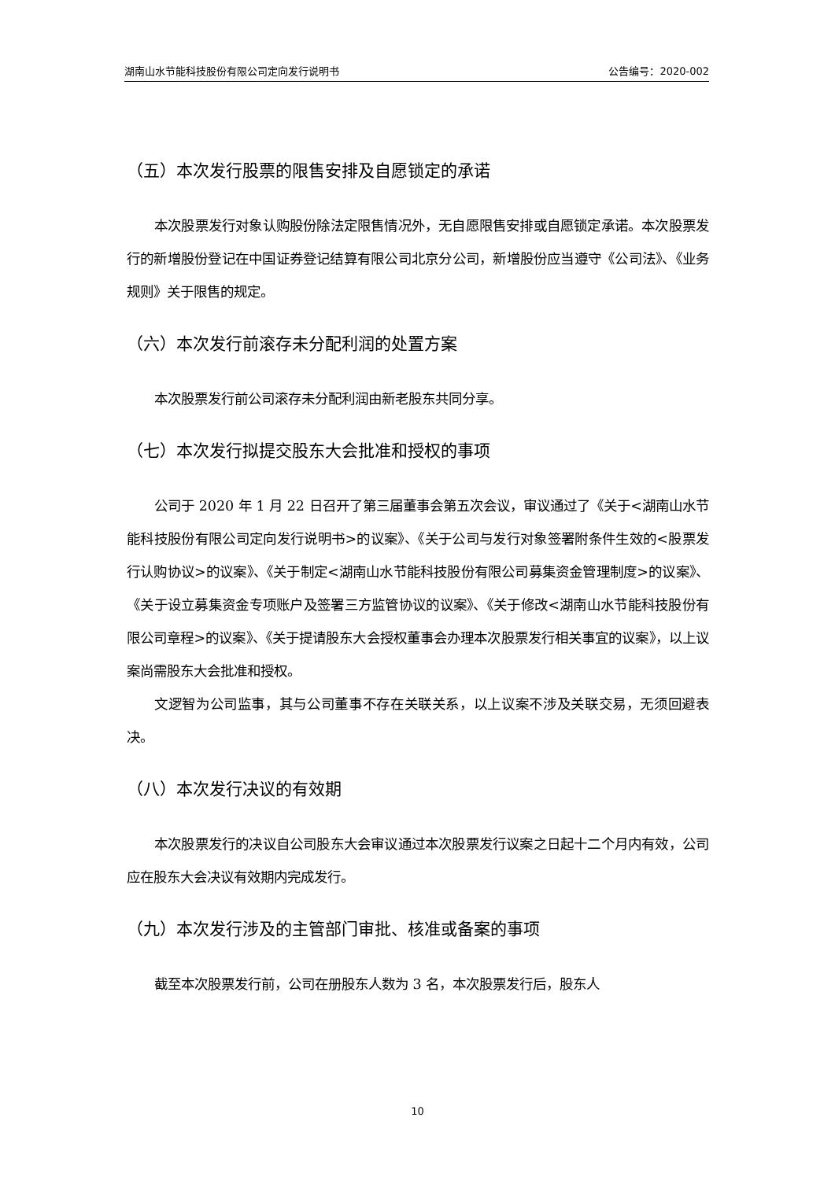湖南山水节能科技股份有限公司定向发行说明书 公告编号：2020-002
（五）本次发行股票的限售安排及自愿锁定的承诺
本次股票发行对象认购股份除法定限售情况外，无自愿限售安排或自愿锁定承诺。本次股票发行的新增股份登记在中国证券登记结算有限公司北京分公司，新增股份应当遵守《公司法》、《业务规则》关于限售的规定。
（六）本次发行前滚存未分配利润的处置方案
本次股票发行前公司滚存未分配利润由新老股东共同分享。
（七）本次发行拟提交股东大会批准和授权的事项
公司于 2020 年 1 月 22 日召开了第三届董事会第五次会议，审议通过了《关于<湖南山水节能科技股份有限公司定向发行说明书>的议案》、《关于公司与发行对象签署附条件生效的<股票发行认购协议>的议案》、《关于制定<湖南山水节能科技股份有限公司募集资金管理制度>的议案》、《关于设立募集资金专项账户及签署三方监管协议的议案》、《关于修改<湖南山水节能科技股份有限公司章程>的议案》、《关于提请股东大会授权董事会办理本次股票发行相关事宜的议案》，以上议案尚需股东大会批准和授权。
文逻智为公司监事，其与公司董事不存在关联关系，以上议案不涉及关联交易，无须回避表决。
（八）本次发行决议的有效期
本次股票发行的决议自公司股东大会审议通过本次股票发行议案之日起十二个月内有效，公司应在股东大会决议有效期内完成发行。
（九）本次发行涉及的主管部门审批、核准或备案的事项
截至本次股票发行前，公司在册股东人数为 3 名，本次股票发行后，股东人
10